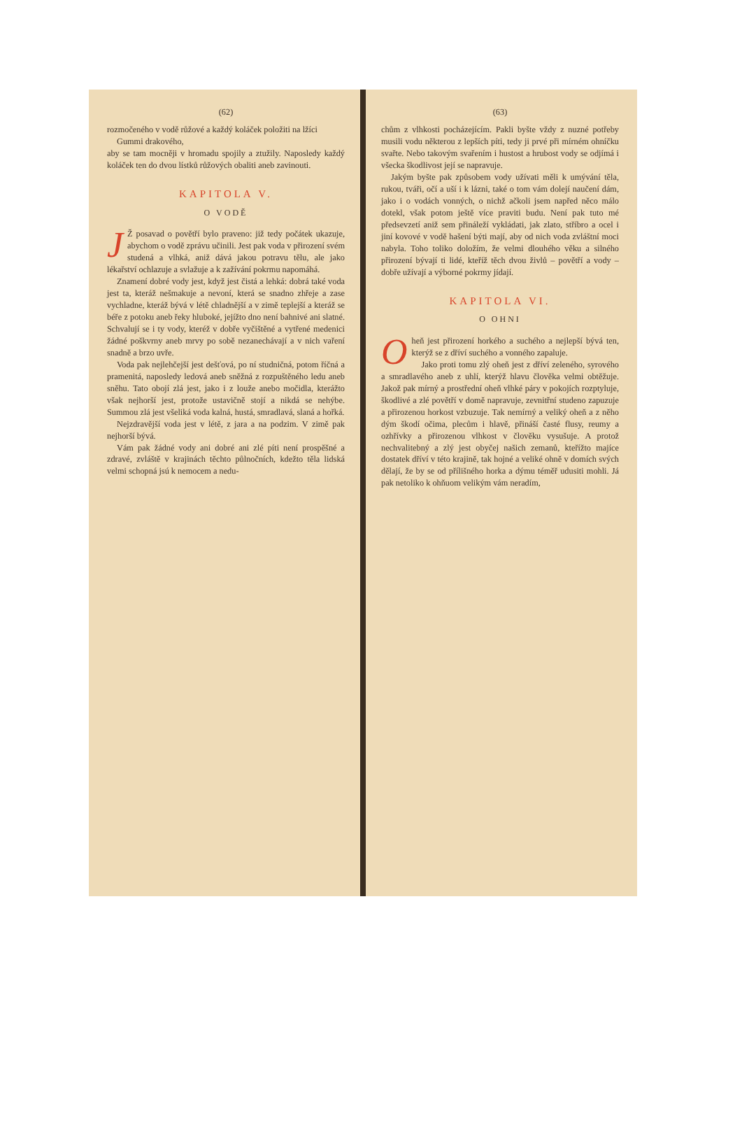(62)
rozmočeného v vodě růžové a každý koláček položiti na lžíci
Gummi drakového,
aby se tam mocněji v hromadu spojily a ztužily. Naposledy každý koláček ten do dvou lístků růžových obaliti aneb zavinouti.
KAPITOLA V.
O VODĚ
JŽ posavad o povětří bylo praveno: již tedy počátek ukazuje, abychom o vodě zprávu učinili. Jest pak voda v přirození svém studená a vlhká, aniž dává jakou potravu tělu, ale jako lékařství ochlazuje a svlažuje a k zažívání pokrmu napomáhá.
Znamení dobré vody jest, když jest čistá a lehká: dobrá také voda jest ta, kteráž nešmakuje a nevoní, která se snadno zhřeje a zase vychladne, kteráž bývá v létě chladnější a v zimě teplejší a kteráž se béře z potoku aneb řeky hluboké, jejížto dno není bahnivé ani slatné. Schvalují se i ty vody, kteréž v dobře vyčištěné a vytřené medenici žádné poškvrny aneb mrvy po sobě nezanechávají a v nich vaření snadně a brzo uvře.
Voda pak nejlehčejší jest dešťová, po ní studničná, potom říčná a pramenitá, naposledy ledová aneb sněžná z rozpuštěného ledu aneb sněhu. Tato obojí zlá jest, jako i z louže anebo močidla, kterážto však nejhorší jest, protože ustavičně stojí a nikdá se nehýbe. Summou zlá jest všeliká voda kalná, hustá, smradlavá, slaná a hořká.
Nejzdravější voda jest v létě, z jara a na podzim. V zimě pak nejhorší bývá.
Vám pak žádné vody ani dobré ani zlé píti není prospěšné a zdravé, zvláště v krajinách těchto půlnočních, kdežto těla lidská velmi schopná jsú k nemocem a nedu-
(63)
chům z vlhkosti pocházejícím. Pakli byšte vždy z nuzné potřeby musili vodu některou z lepších píti, tedy ji prvé při mírném ohníčku svařte. Nebo takovým svařením i hustost a hrubost vody se odjímá i všecka škodlivost její se napravuje.
Jakým byšte pak způsobem vody užívati měli k umývání těla, rukou, tváři, očí a uší i k lázni, také o tom vám dolejí naučení dám, jako i o vodách vonných, o nichž ačkoli jsem napřed něco málo dotekl, však potom ještě více praviti budu. Není pak tuto mé předsevzetí aniž sem přináleží vykládati, jak zlato, stříbro a ocel i jiní kovové v vodě hašení býti mají, aby od nich voda zvláštní moci nabyla. Toho toliko doložím, že velmi dlouhého věku a silného přirození bývají ti lidé, kteříž těch dvou živlů – povětří a vody – dobře užívají a výborné pokrmy jídají.
KAPITOLA VI.
O OHNI
Oheň jest přirození horkého a suchého a nejlepší bývá ten, kterýž se z dříví suchého a vonného zapaluje.
Jako proti tomu zlý oheň jest z dříví zeleného, syrového a smradlavého aneb z uhlí, kterýž hlavu člověka velmi obtěžuje. Jakož pak mírný a prostřední oheň vlhké páry v pokojích rozptyluje, škodlivé a zlé povětří v domě napravuje, zevnitřní studeno zapuzuje a přirozenou horkost vzbuzuje. Tak nemírný a veliký oheň a z něho dým škodí očima, plecům i hlavě, přináší časté flusy, reumy a ozhřívky a přirozenou vlhkost v člověku vysušuje. A protož nechvalitebný a zlý jest obyčej našich zemanů, kteřížto majíce dostatek dříví v této krajině, tak hojné a veliké ohně v domích svých dělají, že by se od přílišného horka a dýmu téměř udusiti mohli. Já pak netoliko k ohňuom velikým vám neradím,